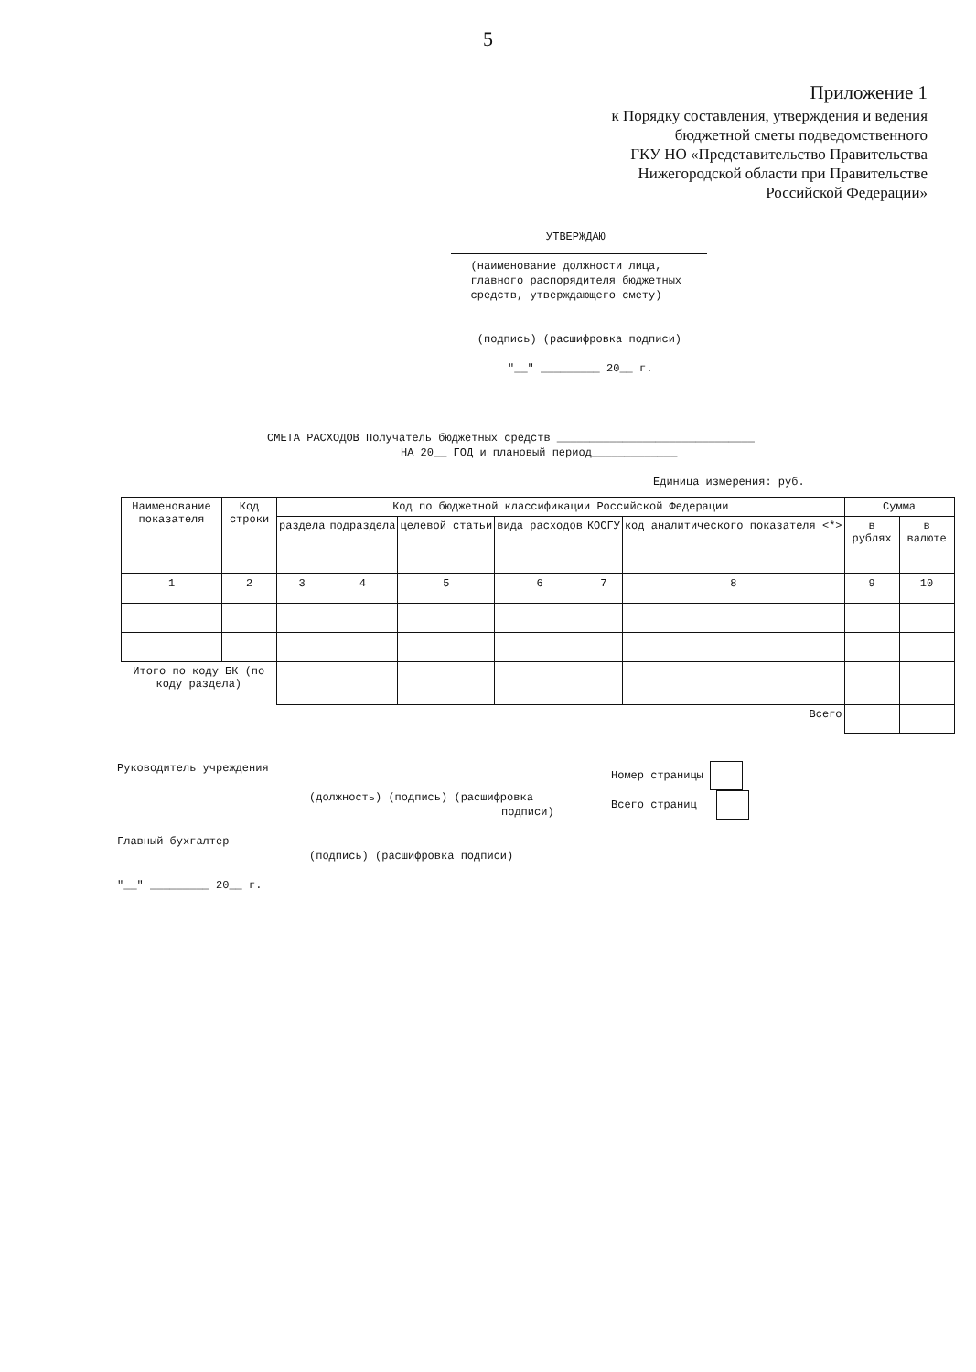5
Приложение 1
к Порядку составления, утверждения и ведения
бюджетной сметы подведомственного
ГКУ НО «Представительство Правительства
Нижегородской области при Правительстве
Российской Федерации»
УТВЕРЖДАЮ
(наименование должности лица,
главного распорядителя бюджетных
средств, утверждающего смету)
(подпись) (расшифровка подписи)
"__" _________ 20__ г.
СМЕТА РАСХОДОВ Получатель бюджетных средств ______________________________
НА 20__ ГОД и плановый период_____________
Единица измерения: руб.
| Наименование показателя | Код строки | Код по бюджетной классификации Российской Федерации | | | | | | Сумма | |
| | | раздела | подраздела | целевой статьи | вида расходов | КОСГУ | код аналитического показателя <*> | в рублях | в валюте |
| 1 | 2 | 3 | 4 | 5 | 6 | 7 | 8 | 9 | 10 |
| Итого по коду БК (по коду раздела) | | | | | | | | | |
| Всего | | | | | | | | | |
Руководитель учреждения
(должность) (подпись) (расшифровка
подписи)
Номер страницы
Всего страниц
Главный бухгалтер
(подпись) (расшифровка подписи)
"__" _________ 20__ г.